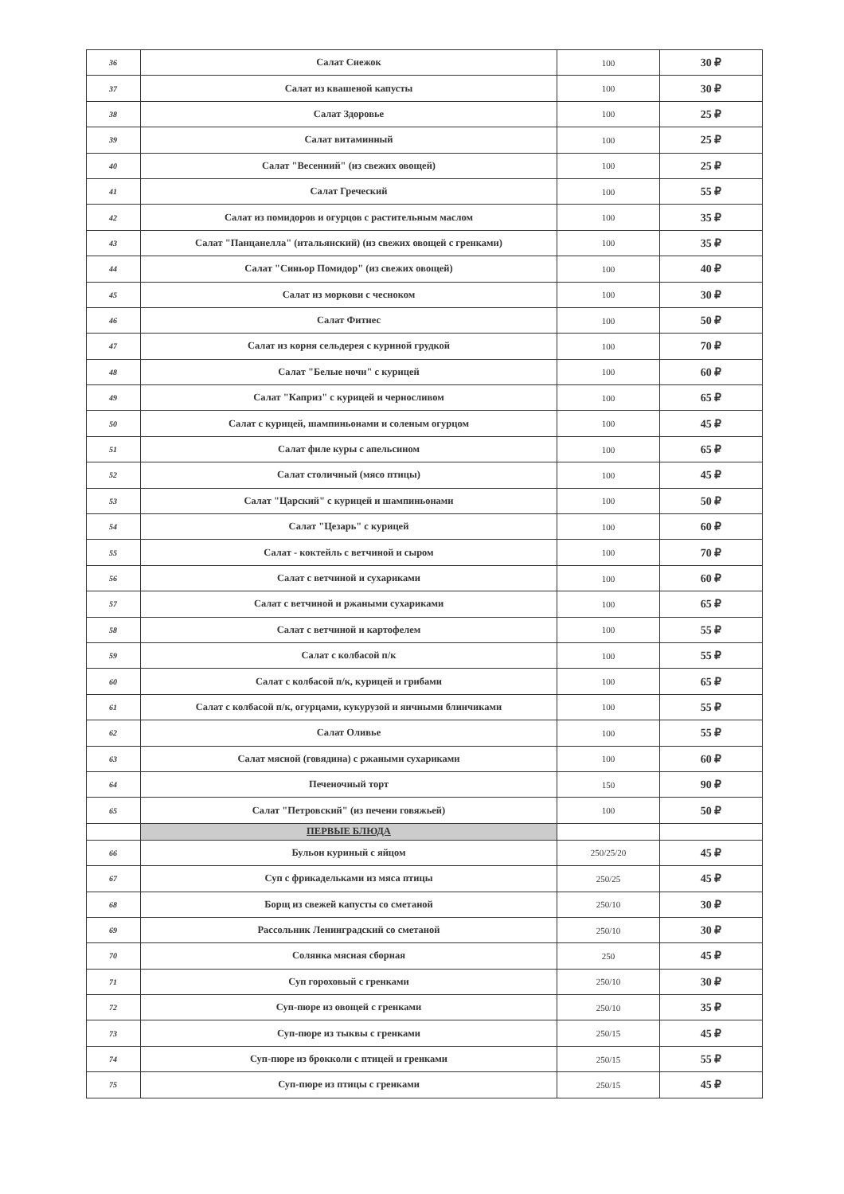| 36 | Салат Снежок | 100 | 30 ₽ |
| 37 | Салат из квашеной капусты | 100 | 30 ₽ |
| 38 | Салат Здоровье | 100 | 25 ₽ |
| 39 | Салат витаминный | 100 | 25 ₽ |
| 40 | Салат "Весенний" (из свежих овощей) | 100 | 25 ₽ |
| 41 | Салат Греческий | 100 | 55 ₽ |
| 42 | Салат из помидоров и огурцов с растительным маслом | 100 | 35 ₽ |
| 43 | Салат "Панцанелла" (итальянский) (из свежих овощей с гренками) | 100 | 35 ₽ |
| 44 | Салат "Синьор Помидор" (из свежих овощей) | 100 | 40 ₽ |
| 45 | Салат из моркови с чесноком | 100 | 30 ₽ |
| 46 | Салат Фитнес | 100 | 50 ₽ |
| 47 | Салат из корня сельдерея с куриной грудкой | 100 | 70 ₽ |
| 48 | Салат "Белые ночи" с курицей | 100 | 60 ₽ |
| 49 | Салат "Каприз" с курицей и черносливом | 100 | 65 ₽ |
| 50 | Салат с курицей, шампиньонами и соленым огурцом | 100 | 45 ₽ |
| 51 | Салат филе куры с апельсином | 100 | 65 ₽ |
| 52 | Салат столичный (мясо птицы) | 100 | 45 ₽ |
| 53 | Салат "Царский" с курицей и шампиньонами | 100 | 50 ₽ |
| 54 | Салат "Цезарь" с курицей | 100 | 60 ₽ |
| 55 | Салат - коктейль с ветчиной и сыром | 100 | 70 ₽ |
| 56 | Салат с ветчиной и сухариками | 100 | 60 ₽ |
| 57 | Салат с ветчиной и ржаными сухариками | 100 | 65 ₽ |
| 58 | Салат с ветчиной и картофелем | 100 | 55 ₽ |
| 59 | Салат с колбасой п/к | 100 | 55 ₽ |
| 60 | Салат с колбасой п/к, курицей и грибами | 100 | 65 ₽ |
| 61 | Салат с колбасой п/к, огурцами, кукурузой и яичными блинчиками | 100 | 55 ₽ |
| 62 | Салат Оливье | 100 | 55 ₽ |
| 63 | Салат мясной (говядина) с ржаными сухариками | 100 | 60 ₽ |
| 64 | Печеночный торт | 150 | 90 ₽ |
| 65 | Салат "Петровский" (из печени говяжьей) | 100 | 50 ₽ |
| | ПЕРВЫЕ БЛЮДА | | |
| 66 | Бульон куриный с яйцом | 250/25/20 | 45 ₽ |
| 67 | Суп с фрикадельками из мяса птицы | 250/25 | 45 ₽ |
| 68 | Борщ из свежей капусты со сметаной | 250/10 | 30 ₽ |
| 69 | Рассольник Ленинградский со сметаной | 250/10 | 30 ₽ |
| 70 | Солянка мясная сборная | 250 | 45 ₽ |
| 71 | Суп гороховый с гренками | 250/10 | 30 ₽ |
| 72 | Суп-пюре из овощей с гренками | 250/10 | 35 ₽ |
| 73 | Суп-пюре из тыквы с гренками | 250/15 | 45 ₽ |
| 74 | Суп-пюре из брокколи с птицей и гренками | 250/15 | 55 ₽ |
| 75 | Суп-пюре из птицы с гренками | 250/15 | 45 ₽ |